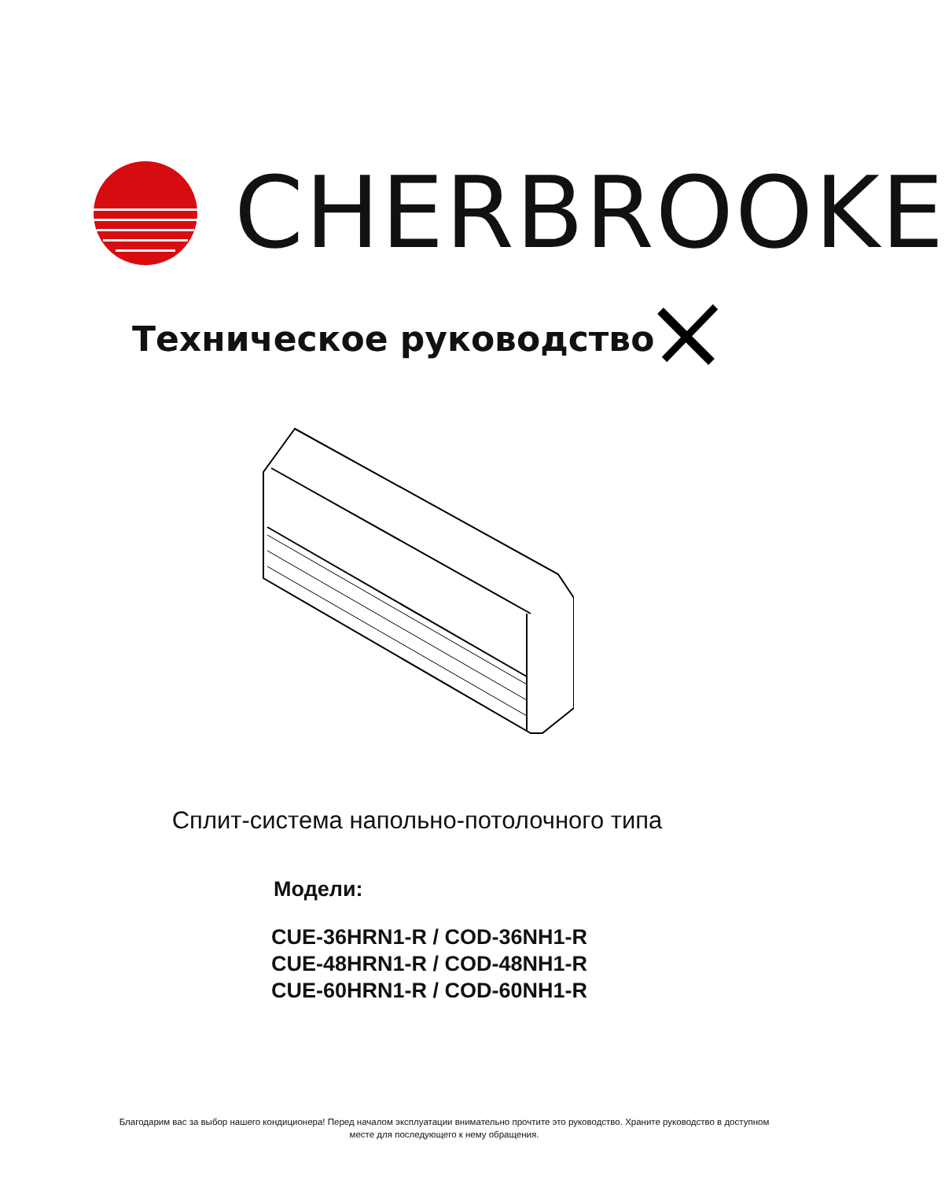CHERBROOKE
Техническое руководство
Сплит-система напольно-потолочного типа
Модели:
CUE-36HRN1-R / COD-36NH1-R
CUE-48HRN1-R / COD-48NH1-R
CUE-60HRN1-R / COD-60NH1-R
Благодарим вас за выбор нашего кондиционера! Перед началом эксплуатации внимательно прочтите это руководство. Храните руководство в доступном месте для последующего к нему обращения.